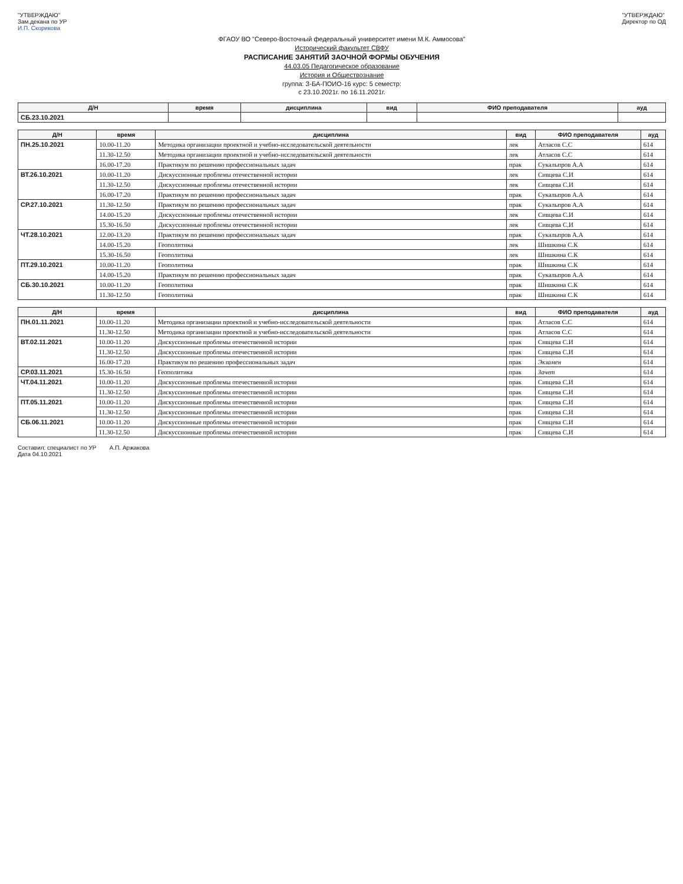"УТВЕРЖДАЮ"
Зам.декана по УР
И.П. Скорикова
"УТВЕРЖДАЮ"
Директор по ОД
ФГАОУ ВО "Северо-Восточный федеральный университет имени М.К. Аммосова"
Исторический факультет СВФУ
РАСПИСАНИЕ ЗАНЯТИЙ ЗАОЧНОЙ ФОРМЫ ОБУЧЕНИЯ
44.03.05 Педагогическое образование
История и Обществознание
группа: З-БА-ПОИО-16 курс: 5 семестр:
с 23.10.2021г. по 16.11.2021г.
| Д/Н | время | дисциплина | вид | ФИО преподавателя | ауд |
| --- | --- | --- | --- | --- | --- |
| СБ.23.10.2021 | | | | | |
| Д/Н | время | дисциплина | вид | ФИО преподавателя | ауд |
| --- | --- | --- | --- | --- | --- |
| ПН.25.10.2021 | 10.00-11.20 | Методика организации проектной и учебно-исследовательской деятельности | лек | Атласов С.С | 614 |
| | 11.30-12.50 | Методика организации проектной и учебно-исследовательской деятельности | лек | Атласов С.С | 614 |
| | 16.00-17.20 | Практикум по решению профессиональных задач | прак | Сукальпров А.А | 614 |
| ВТ.26.10.2021 | 10.00-11.20 | Дискуссионные проблемы отечественной истории | лек | Сивцева С.И | 614 |
| | 11.30-12.50 | Дискуссионные проблемы отечественной истории | лек | Сивцева С.И | 614 |
| | 16.00-17.20 | Практикум по решению профессиональных задач | прак | Сукальпров А.А | 614 |
| СР.27.10.2021 | 11.30-12.50 | Практикум по решению профессиональных задач | прак | Сукальпров А.А | 614 |
| | 14.00-15.20 | Дискуссионные проблемы отечественной истории | лек | Сивцева С.И | 614 |
| | 15.30-16.50 | Дискуссионные проблемы отечественной истории | лек | Сивцева С.И | 614 |
| ЧТ.28.10.2021 | 12.00-13.20 | Практикум по решению профессиональных задач | прак | Сукальпров А.А | 614 |
| | 14.00-15.20 | Геополитика | лек | Шишкина С.К | 614 |
| | 15.30-16.50 | Геополитика | лек | Шишкина С.К | 614 |
| ПТ.29.10.2021 | 10.00-11.20 | Геополитика | прак | Шишкина С.К | 614 |
| | 14.00-15.20 | Практикум по решению профессиональных задач | прак | Сукальпров А.А | 614 |
| СБ.30.10.2021 | 10.00-11.20 | Геополитика | прак | Шишкина С.К | 614 |
| | 11.30-12.50 | Геополитика | прак | Шишкина С.К | 614 |
| Д/Н | время | дисциплина | вид | ФИО преподавателя | ауд |
| --- | --- | --- | --- | --- | --- |
| ПН.01.11.2021 | 10.00-11.20 | Методика организации проектной и учебно-исследовательской деятельности | прак | Атласов С.С | 614 |
| | 11.30-12.50 | Методика организации проектной и учебно-исследовательской деятельности | прак | Атласов С.С | 614 |
| ВТ.02.11.2021 | 10.00-11.20 | Дискуссионные проблемы отечественной истории | прак | Сивцева С.И | 614 |
| | 11.30-12.50 | Дискуссионные проблемы отечественной истории | прак | Сивцева С.И | 614 |
| | 16.00-17.20 | Практикум по решению профессиональных задач | прак | Экзамен | 614 |
| СР.03.11.2021 | 15.30-16.50 | Геополитика | прак | Зачет | 614 |
| ЧТ.04.11.2021 | 10.00-11.20 | Дискуссионные проблемы отечественной истории | прак | Сивцева С.И | 614 |
| | 11.30-12.50 | Дискуссионные проблемы отечественной истории | прак | Сивцева С.И | 614 |
| ПТ.05.11.2021 | 10.00-11.20 | Дискуссионные проблемы отечественной истории | прак | Сивцева С.И | 614 |
| | 11.30-12.50 | Дискуссионные проблемы отечественной истории | прак | Сивцева С.И | 614 |
| СБ.06.11.2021 | 10.00-11.20 | Дискуссионные проблемы отечественной истории | прак | Сивцева С.И | 614 |
| | 11.30-12.50 | Дискуссионные проблемы отечественной истории | прак | Сивцева С.И | 614 |
Составил: специалист по УР А.П. Аржакова
Дата 04.10.2021